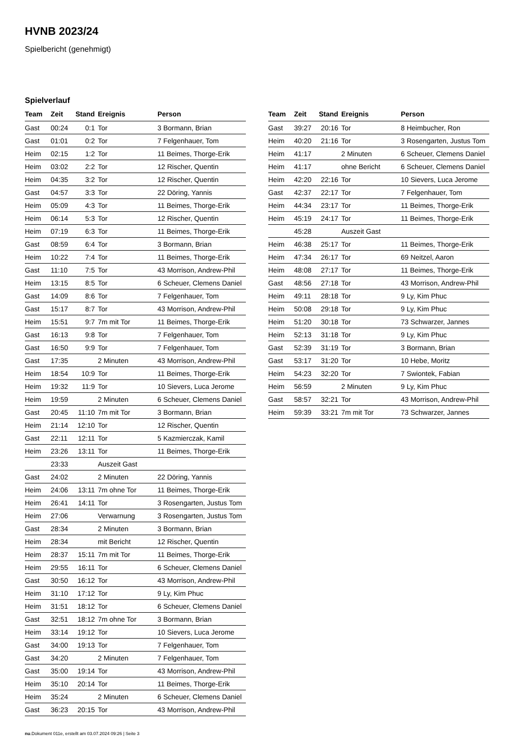HVNB 2023/24
Spielbericht (genehmigt)
Spielverlauf
| Team | Zeit | Stand | Ereignis | Person |
| --- | --- | --- | --- | --- |
| Gast | 00:24 | 0:1 | Tor | 3 Bormann, Brian |
| Gast | 01:01 | 0:2 | Tor | 7 Felgenhauer, Tom |
| Heim | 02:15 | 1:2 | Tor | 11 Beimes, Thorge-Erik |
| Heim | 03:02 | 2:2 | Tor | 12 Rischer, Quentin |
| Heim | 04:35 | 3:2 | Tor | 12 Rischer, Quentin |
| Gast | 04:57 | 3:3 | Tor | 22 Döring, Yannis |
| Heim | 05:09 | 4:3 | Tor | 11 Beimes, Thorge-Erik |
| Heim | 06:14 | 5:3 | Tor | 12 Rischer, Quentin |
| Heim | 07:19 | 6:3 | Tor | 11 Beimes, Thorge-Erik |
| Gast | 08:59 | 6:4 | Tor | 3 Bormann, Brian |
| Heim | 10:22 | 7:4 | Tor | 11 Beimes, Thorge-Erik |
| Gast | 11:10 | 7:5 | Tor | 43 Morrison, Andrew-Phil |
| Heim | 13:15 | 8:5 | Tor | 6 Scheuer, Clemens Daniel |
| Gast | 14:09 | 8:6 | Tor | 7 Felgenhauer, Tom |
| Gast | 15:17 | 8:7 | Tor | 43 Morrison, Andrew-Phil |
| Heim | 15:51 | 9:7 | 7m mit Tor | 11 Beimes, Thorge-Erik |
| Gast | 16:13 | 9:8 | Tor | 7 Felgenhauer, Tom |
| Gast | 16:50 | 9:9 | Tor | 7 Felgenhauer, Tom |
| Gast | 17:35 | | 2 Minuten | 43 Morrison, Andrew-Phil |
| Heim | 18:54 | 10:9 | Tor | 11 Beimes, Thorge-Erik |
| Heim | 19:32 | 11:9 | Tor | 10 Sievers, Luca Jerome |
| Heim | 19:59 | | 2 Minuten | 6 Scheuer, Clemens Daniel |
| Gast | 20:45 | 11:10 | 7m mit Tor | 3 Bormann, Brian |
| Heim | 21:14 | 12:10 | Tor | 12 Rischer, Quentin |
| Gast | 22:11 | 12:11 | Tor | 5 Kazmierczak, Kamil |
| Heim | 23:26 | 13:11 | Tor | 11 Beimes, Thorge-Erik |
| | 23:33 | | Auszeit Gast | |
| Gast | 24:02 | | 2 Minuten | 22 Döring, Yannis |
| Heim | 24:06 | 13:11 | 7m ohne Tor | 11 Beimes, Thorge-Erik |
| Heim | 26:41 | 14:11 | Tor | 3 Rosengarten, Justus Tom |
| Heim | 27:06 | | Verwarnung | 3 Rosengarten, Justus Tom |
| Gast | 28:34 | | 2 Minuten | 3 Bormann, Brian |
| Heim | 28:34 | | mit Bericht | 12 Rischer, Quentin |
| Heim | 28:37 | 15:11 | 7m mit Tor | 11 Beimes, Thorge-Erik |
| Heim | 29:55 | 16:11 | Tor | 6 Scheuer, Clemens Daniel |
| Gast | 30:50 | 16:12 | Tor | 43 Morrison, Andrew-Phil |
| Heim | 31:10 | 17:12 | Tor | 9 Ly, Kim Phuc |
| Heim | 31:51 | 18:12 | Tor | 6 Scheuer, Clemens Daniel |
| Gast | 32:51 | 18:12 | 7m ohne Tor | 3 Bormann, Brian |
| Heim | 33:14 | 19:12 | Tor | 10 Sievers, Luca Jerome |
| Gast | 34:00 | 19:13 | Tor | 7 Felgenhauer, Tom |
| Gast | 34:20 | | 2 Minuten | 7 Felgenhauer, Tom |
| Gast | 35:00 | 19:14 | Tor | 43 Morrison, Andrew-Phil |
| Heim | 35:10 | 20:14 | Tor | 11 Beimes, Thorge-Erik |
| Heim | 35:24 | | 2 Minuten | 6 Scheuer, Clemens Daniel |
| Gast | 36:23 | 20:15 | Tor | 43 Morrison, Andrew-Phil |
| Team | Zeit | Stand | Ereignis | Person |
| --- | --- | --- | --- | --- |
| Gast | 39:27 | 20:16 | Tor | 8 Heimbucher, Ron |
| Heim | 40:20 | 21:16 | Tor | 3 Rosengarten, Justus Tom |
| Heim | 41:17 | | 2 Minuten | 6 Scheuer, Clemens Daniel |
| Heim | 41:17 | | ohne Bericht | 6 Scheuer, Clemens Daniel |
| Heim | 42:20 | 22:16 | Tor | 10 Sievers, Luca Jerome |
| Gast | 42:37 | 22:17 | Tor | 7 Felgenhauer, Tom |
| Heim | 44:34 | 23:17 | Tor | 11 Beimes, Thorge-Erik |
| Heim | 45:19 | 24:17 | Tor | 11 Beimes, Thorge-Erik |
| | 45:28 | | Auszeit Gast | |
| Heim | 46:38 | 25:17 | Tor | 11 Beimes, Thorge-Erik |
| Heim | 47:34 | 26:17 | Tor | 69 Neitzel, Aaron |
| Heim | 48:08 | 27:17 | Tor | 11 Beimes, Thorge-Erik |
| Gast | 48:56 | 27:18 | Tor | 43 Morrison, Andrew-Phil |
| Heim | 49:11 | 28:18 | Tor | 9 Ly, Kim Phuc |
| Heim | 50:08 | 29:18 | Tor | 9 Ly, Kim Phuc |
| Heim | 51:20 | 30:18 | Tor | 73 Schwarzer, Jannes |
| Heim | 52:13 | 31:18 | Tor | 9 Ly, Kim Phuc |
| Gast | 52:39 | 31:19 | Tor | 3 Bormann, Brian |
| Gast | 53:17 | 31:20 | Tor | 10 Hebe, Moritz |
| Heim | 54:23 | 32:20 | Tor | 7 Swiontek, Fabian |
| Heim | 56:59 | | 2 Minuten | 9 Ly, Kim Phuc |
| Gast | 58:57 | 32:21 | Tor | 43 Morrison, Andrew-Phil |
| Heim | 59:39 | 33:21 | 7m mit Tor | 73 Schwarzer, Jannes |
nu.Dokument 011e, erstellt am 03.07.2024 09:26 | Seite 3